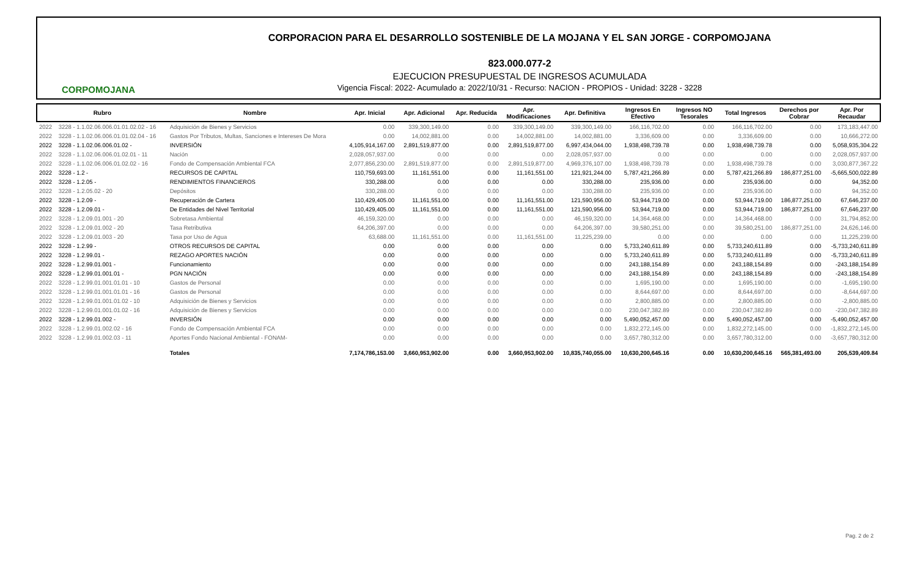CORPOMOJANA
CORPORACION PARA EL DESARROLLO SOSTENIBLE DE LA MOJANA Y EL SAN JORGE - CORPOMOJANA
823.000.077-2
EJECUCION PRESUPUESTAL DE INGRESOS ACUMULADA
Vigencia Fiscal: 2022- Acumulado a: 2022/10/31 - Recurso: NACION - PROPIOS - Unidad: 3228 - 3228
| Rubro | | Nombre | Apr. Inicial | Apr. Adicional | Apr. Reducida | Apr. Modificaciones | Apr. Definitiva | Ingresos En Efectivo | Ingresos NO Tesorales | Total Ingresos | Derechos por Cobrar | Apr. Por Recaudar |
| --- | --- | --- | --- | --- | --- | --- | --- | --- | --- | --- | --- | --- |
| 2022 | 3228 - 1.1.02.06.006.01.01.02.02 - 16 | Adquisición de Bienes y Servicios | 0.00 | 339,300,149.00 | 0.00 | 339,300,149.00 | 339,300,149.00 | 166,116,702.00 | 0.00 | 166,116,702.00 | 0.00 | 173,183,447.00 |
| 2022 | 3228 - 1.1.02.06.006.01.01.02.04 - 16 | Gastos Por Tributos, Multas, Sanciones e Intereses De Mora | 0.00 | 14,002,881.00 | 0.00 | 14,002,881.00 | 14,002,881.00 | 3,336,609.00 | 0.00 | 3,336,609.00 | 0.00 | 10,666,272.00 |
| 2022 | 3228 - 1.1.02.06.006.01.02 - | INVERSIÓN | 4,105,914,167.00 | 2,891,519,877.00 | 0.00 | 2,891,519,877.00 | 6,997,434,044.00 | 1,938,498,739.78 | 0.00 | 1,938,498,739.78 | 0.00 | 5,058,935,304.22 |
| 2022 | 3228 - 1.1.02.06.006.01.02.01 - 11 | Nación | 2,028,057,937.00 | 0.00 | 0.00 | 0.00 | 2,028,057,937.00 | 0.00 | 0.00 | 0.00 | 0.00 | 2,028,057,937.00 |
| 2022 | 3228 - 1.1.02.06.006.01.02.02 - 16 | Fondo de Compensación Ambiental FCA | 2,077,856,230.00 | 2,891,519,877.00 | 0.00 | 2,891,519,877.00 | 4,969,376,107.00 | 1,938,498,739.78 | 0.00 | 1,938,498,739.78 | 0.00 | 3,030,877,367.22 |
| 2022 | 3228 - 1.2 - | RECURSOS DE CAPITAL | 110,759,693.00 | 11,161,551.00 | 0.00 | 11,161,551.00 | 121,921,244.00 | 5,787,421,266.89 | 0.00 | 5,787,421,266.89 | 186,877,251.00 | -5,665,500,022.89 |
| 2022 | 3228 - 1.2.05 - | RENDIMIENTOS FINANCIEROS | 330,288.00 | 0.00 | 0.00 | 0.00 | 330,288.00 | 235,936.00 | 0.00 | 235,936.00 | 0.00 | 94,352.00 |
| 2022 | 3228 - 1.2.05.02 - 20 | Depósitos | 330,288.00 | 0.00 | 0.00 | 0.00 | 330,288.00 | 235,936.00 | 0.00 | 235,936.00 | 0.00 | 94,352.00 |
| 2022 | 3228 - 1.2.09 - | Recuperación de Cartera | 110,429,405.00 | 11,161,551.00 | 0.00 | 11,161,551.00 | 121,590,956.00 | 53,944,719.00 | 0.00 | 53,944,719.00 | 186,877,251.00 | 67,646,237.00 |
| 2022 | 3228 - 1.2.09.01 - | De Entidades del Nivel Territorial | 110,429,405.00 | 11,161,551.00 | 0.00 | 11,161,551.00 | 121,590,956.00 | 53,944,719.00 | 0.00 | 53,944,719.00 | 186,877,251.00 | 67,646,237.00 |
| 2022 | 3228 - 1.2.09.01.001 - 20 | Sobretasa Ambiental | 46,159,320.00 | 0.00 | 0.00 | 0.00 | 46,159,320.00 | 14,364,468.00 | 0.00 | 14,364,468.00 | 0.00 | 31,794,852.00 |
| 2022 | 3228 - 1.2.09.01.002 - 20 | Tasa Retributiva | 64,206,397.00 | 0.00 | 0.00 | 0.00 | 64,206,397.00 | 39,580,251.00 | 0.00 | 39,580,251.00 | 186,877,251.00 | 24,626,146.00 |
| 2022 | 3228 - 1.2.09.01.003 - 20 | Tasa por Uso de Agua | 63,688.00 | 11,161,551.00 | 0.00 | 11,161,551.00 | 11,225,239.00 | 0.00 | 0.00 | 0.00 | 0.00 | 11,225,239.00 |
| 2022 | 3228 - 1.2.99 - | OTROS RECURSOS DE CAPITAL | 0.00 | 0.00 | 0.00 | 0.00 | 0.00 | 5,733,240,611.89 | 0.00 | 5,733,240,611.89 | 0.00 | -5,733,240,611.89 |
| 2022 | 3228 - 1.2.99.01 - | REZAGO APORTES NACIÓN | 0.00 | 0.00 | 0.00 | 0.00 | 0.00 | 5,733,240,611.89 | 0.00 | 5,733,240,611.89 | 0.00 | -5,733,240,611.89 |
| 2022 | 3228 - 1.2.99.01.001 - | Funcionamiento | 0.00 | 0.00 | 0.00 | 0.00 | 0.00 | 243,188,154.89 | 0.00 | 243,188,154.89 | 0.00 | -243,188,154.89 |
| 2022 | 3228 - 1.2.99.01.001.01 - | PGN NACIÓN | 0.00 | 0.00 | 0.00 | 0.00 | 0.00 | 243,188,154.89 | 0.00 | 243,188,154.89 | 0.00 | -243,188,154.89 |
| 2022 | 3228 - 1.2.99.01.001.01.01 - 10 | Gastos de Personal | 0.00 | 0.00 | 0.00 | 0.00 | 0.00 | 1,695,190.00 | 0.00 | 1,695,190.00 | 0.00 | -1,695,190.00 |
| 2022 | 3228 - 1.2.99.01.001.01.01 - 16 | Gastos de Personal | 0.00 | 0.00 | 0.00 | 0.00 | 0.00 | 8,644,697.00 | 0.00 | 8,644,697.00 | 0.00 | -8,644,697.00 |
| 2022 | 3228 - 1.2.99.01.001.01.02 - 10 | Adquisición de Bienes y Servicios | 0.00 | 0.00 | 0.00 | 0.00 | 0.00 | 2,800,885.00 | 0.00 | 2,800,885.00 | 0.00 | -2,800,885.00 |
| 2022 | 3228 - 1.2.99.01.001.01.02 - 16 | Adquisición de Bienes y Servicios | 0.00 | 0.00 | 0.00 | 0.00 | 0.00 | 230,047,382.89 | 0.00 | 230,047,382.89 | 0.00 | -230,047,382.89 |
| 2022 | 3228 - 1.2.99.01.002 - | INVERSIÓN | 0.00 | 0.00 | 0.00 | 0.00 | 0.00 | 5,490,052,457.00 | 0.00 | 5,490,052,457.00 | 0.00 | -5,490,052,457.00 |
| 2022 | 3228 - 1.2.99.01.002.02 - 16 | Fondo de Compensación Ambiental FCA | 0.00 | 0.00 | 0.00 | 0.00 | 0.00 | 1,832,272,145.00 | 0.00 | 1,832,272,145.00 | 0.00 | -1,832,272,145.00 |
| 2022 | 3228 - 1.2.99.01.002.03 - 11 | Aportes Fondo Nacional Ambiental - FONAM- | 0.00 | 0.00 | 0.00 | 0.00 | 0.00 | 3,657,780,312.00 | 0.00 | 3,657,780,312.00 | 0.00 | -3,657,780,312.00 |
| | | Totales | 7,174,786,153.00 | 3,660,953,902.00 | 0.00 | 3,660,953,902.00 | 10,835,740,055.00 | 10,630,200,645.16 | 0.00 | 10,630,200,645.16 | 565,381,493.00 | 205,539,409.84 |
Pag. 2 de 2